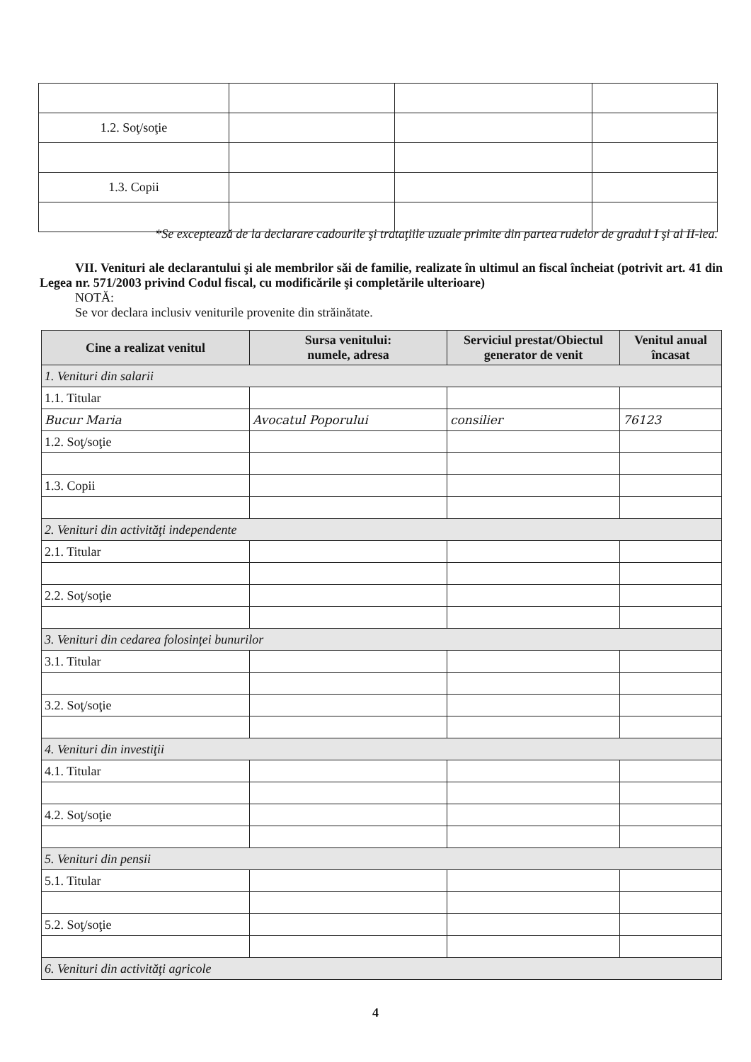| 1.2. Soţ/soţie | | | |
| 1.3. Copii | | | |
*Se exceptează de la declarare cadourile şi trataţiile uzuale primite din partea rudelor de gradul I şi al II-lea.
VII. Venituri ale declarantului şi ale membrilor săi de familie, realizate în ultimul an fiscal încheiat (potrivit art. 41 din Legea nr. 571/2003 privind Codul fiscal, cu modificările şi completările ulterioare)
NOTĂ:
Se vor declara inclusiv veniturile provenite din străinătate.
| Cine a realizat venitul | Sursa venitului: numele, adresa | Serviciul prestat/Obiectul generator de venit | Venitul anual încasat |
| --- | --- | --- | --- |
| 1. Venituri din salarii | | | |
| 1.1. Titular | | | |
| Bucur Maria | Avocatul Poporului | consilier | 76123 |
| 1.2. Soţ/soţie | | | |
| 1.3. Copii | | | |
| 2. Venituri din activităţi independente | | | |
| 2.1. Titular | | | |
| 2.2. Soţ/soţie | | | |
| 3. Venituri din cedarea folosinţei bunurilor | | | |
| 3.1. Titular | | | |
| 3.2. Soţ/soţie | | | |
| 4. Venituri din investiţii | | | |
| 4.1. Titular | | | |
| 4.2. Soţ/soţie | | | |
| 5. Venituri din pensii | | | |
| 5.1. Titular | | | |
| 5.2. Soţ/soţie | | | |
| 6. Venituri din activităţi agricole | | | |
4